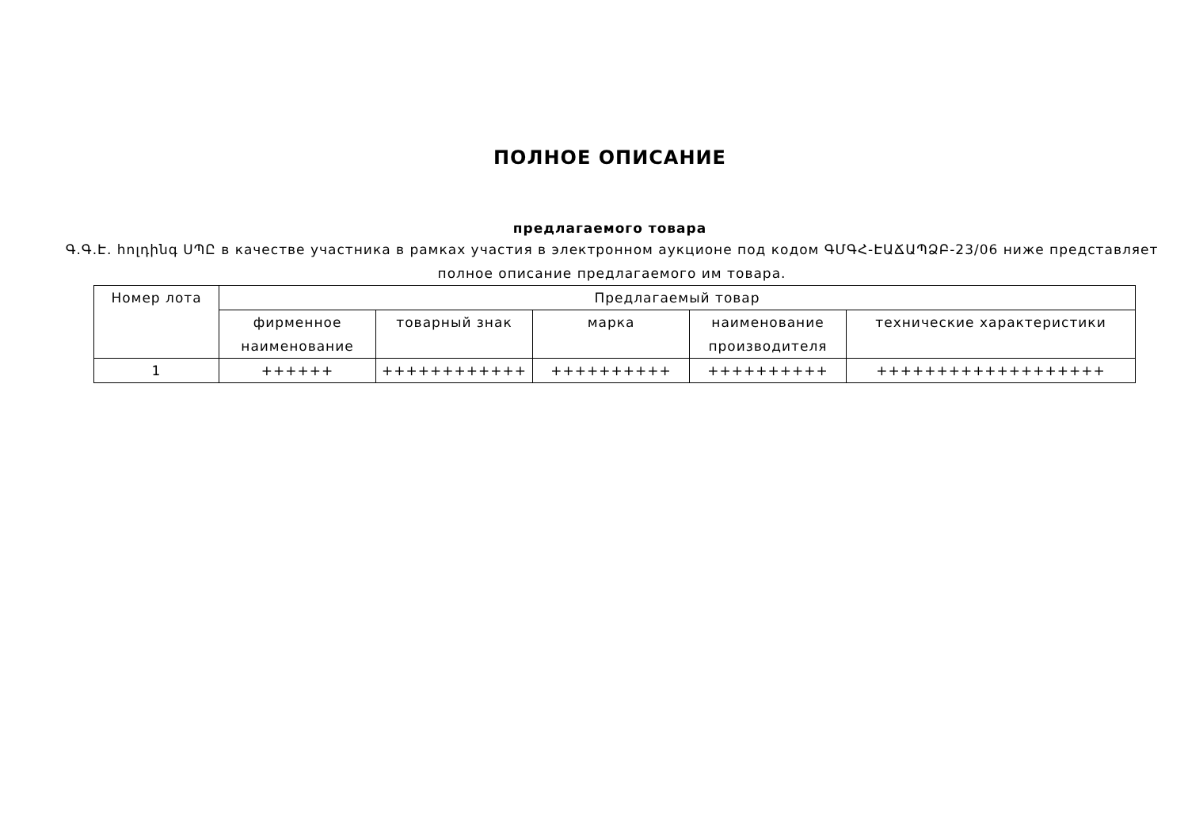ПОЛНОЕ ОПИСАНИЕ
предлагаемого товара
Գ.Գ.Է. հոլդինգ ՍՊԸ в качестве участника в рамках участия в электронном аукционе под кодом ԳՄԳՀ-ԷԱՃԱՊՁԲ-23/06 ниже представляет полное описание предлагаемого им товара.
| Номер лота | Предлагаемый товар | | | | |
| --- | --- | --- | --- | --- | --- |
| | фирменное наименование | товарный знак | марка | наименование производителя | технические характеристики |
| 1 | ++++++ | ++++++++++++ | ++++++++++ | ++++++++++ | +++++++++++++++++++ |